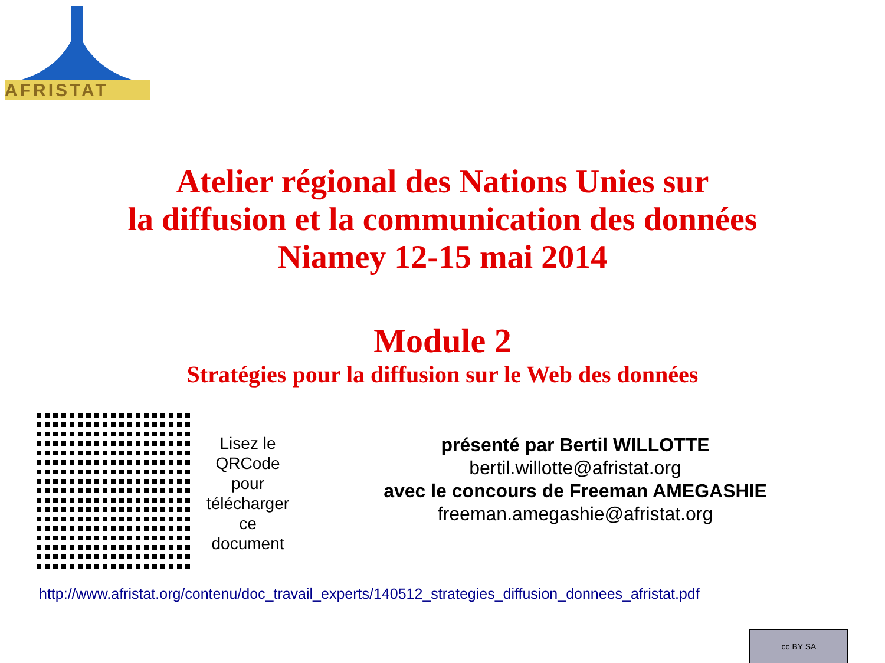AFRISTAT
Atelier régional des Nations Unies sur
la diffusion et la communication des données
Niamey 12-15 mai 2014
Module 2
Stratégies pour la diffusion sur le Web des données
Lisez le QRCode pour télécharger ce document
présenté par Bertil WILLOTTE
bertil.willotte@afristat.org
avec le concours de Freeman AMEGASHIE
freeman.amegashie@afristat.org
http://www.afristat.org/contenu/doc_travail_experts/140512_strategies_diffusion_donnees_afristat.pdf
cc BY SA